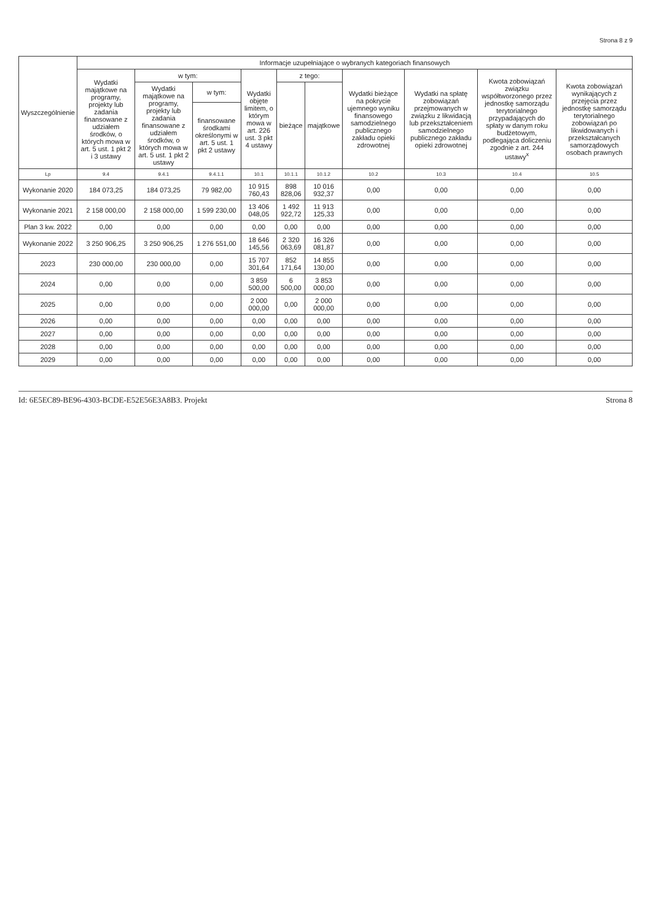Strona 8 z 9
| Wyszczególnienie | Informacje uzupełniające o wybranych kategoriach finansowych | | | | | | | | | |
| --- | --- | --- | --- | --- | --- | --- | --- | --- | --- | --- |
| | Wydatki majątkowe na programy, projekty lub zadania finansowane z udziałem środków, o których mowa w art. 5 ust. 1 pkt 2 i 3 ustawy | w tym: | | Wydatki objęte limitem, o którym mowa w art. 226 ust. 3 pkt 4 ustawy | z tego: | | Wydatki bieżące na pokrycie ujemnego wyniku finansowego samodzielnego publicznego zakładu opieki zdrowotnej | Wydatki na spłatę zobowiązań przejmowanych w związku z likwidacją lub przekształceniem samodzielnego publicznego zakładu opieki zdrowotnej | Kwota zobowiązań związku współtworzonego przez jednostkę samorządu terytorialnego przypadających do spłaty w danym roku budżetowym, podlegająca doliczeniu zgodnie z art. 244 ustawy<sup>x</sup> | Kwota zobowiązań wynikających z przejęcia przez jednostkę samorządu terytorialnego zobowiązań po likwidowanych i przekształcanych samorządowych osobach prawnych |
| | | Wydatki majątkowe na programy, projekty lub zadania finansowane z udziałem środków, o których mowa w art. 5 ust. 1 pkt 2 ustawy | w tym: | | bieżące | majątkowe | | | | |
| | | | finansowane środkami określonymi w art. 5 ust. 1 pkt 2 ustawy | | | | | | | |
| Lp | 9.4 | 9.4.1 | 9.4.1.1 | 10.1 | 10.1.1 | 10.1.2 | 10.2 | 10.3 | 10.4 | 10.5 |
| Wykonanie 2020 | 184 073,25 | 184 073,25 | 79 982,00 | 10 915 760,43 | 898 828,06 | 10 016 932,37 | 0,00 | 0,00 | 0,00 | 0,00 |
| Wykonanie 2021 | 2 158 000,00 | 2 158 000,00 | 1 599 230,00 | 13 406 048,05 | 1 492 922,72 | 11 913 125,33 | 0,00 | 0,00 | 0,00 | 0,00 |
| Plan 3 kw. 2022 | 0,00 | 0,00 | 0,00 | 0,00 | 0,00 | 0,00 | 0,00 | 0,00 | 0,00 | 0,00 |
| Wykonanie 2022 | 3 250 906,25 | 3 250 906,25 | 1 276 551,00 | 18 646 145,56 | 2 320 063,69 | 16 326 081,87 | 0,00 | 0,00 | 0,00 | 0,00 |
| 2023 | 230 000,00 | 230 000,00 | 0,00 | 15 707 301,64 | 852 171,64 | 14 855 130,00 | 0,00 | 0,00 | 0,00 | 0,00 |
| 2024 | 0,00 | 0,00 | 0,00 | 3 859 500,00 | 6 500,00 | 3 853 000,00 | 0,00 | 0,00 | 0,00 | 0,00 |
| 2025 | 0,00 | 0,00 | 0,00 | 2 000 000,00 | 0,00 | 2 000 000,00 | 0,00 | 0,00 | 0,00 | 0,00 |
| 2026 | 0,00 | 0,00 | 0,00 | 0,00 | 0,00 | 0,00 | 0,00 | 0,00 | 0,00 | 0,00 |
| 2027 | 0,00 | 0,00 | 0,00 | 0,00 | 0,00 | 0,00 | 0,00 | 0,00 | 0,00 | 0,00 |
| 2028 | 0,00 | 0,00 | 0,00 | 0,00 | 0,00 | 0,00 | 0,00 | 0,00 | 0,00 | 0,00 |
| 2029 | 0,00 | 0,00 | 0,00 | 0,00 | 0,00 | 0,00 | 0,00 | 0,00 | 0,00 | 0,00 |
Id: 6E5EC89-BE96-4303-BCDE-E52E56E3A8B3. Projekt Strona 8